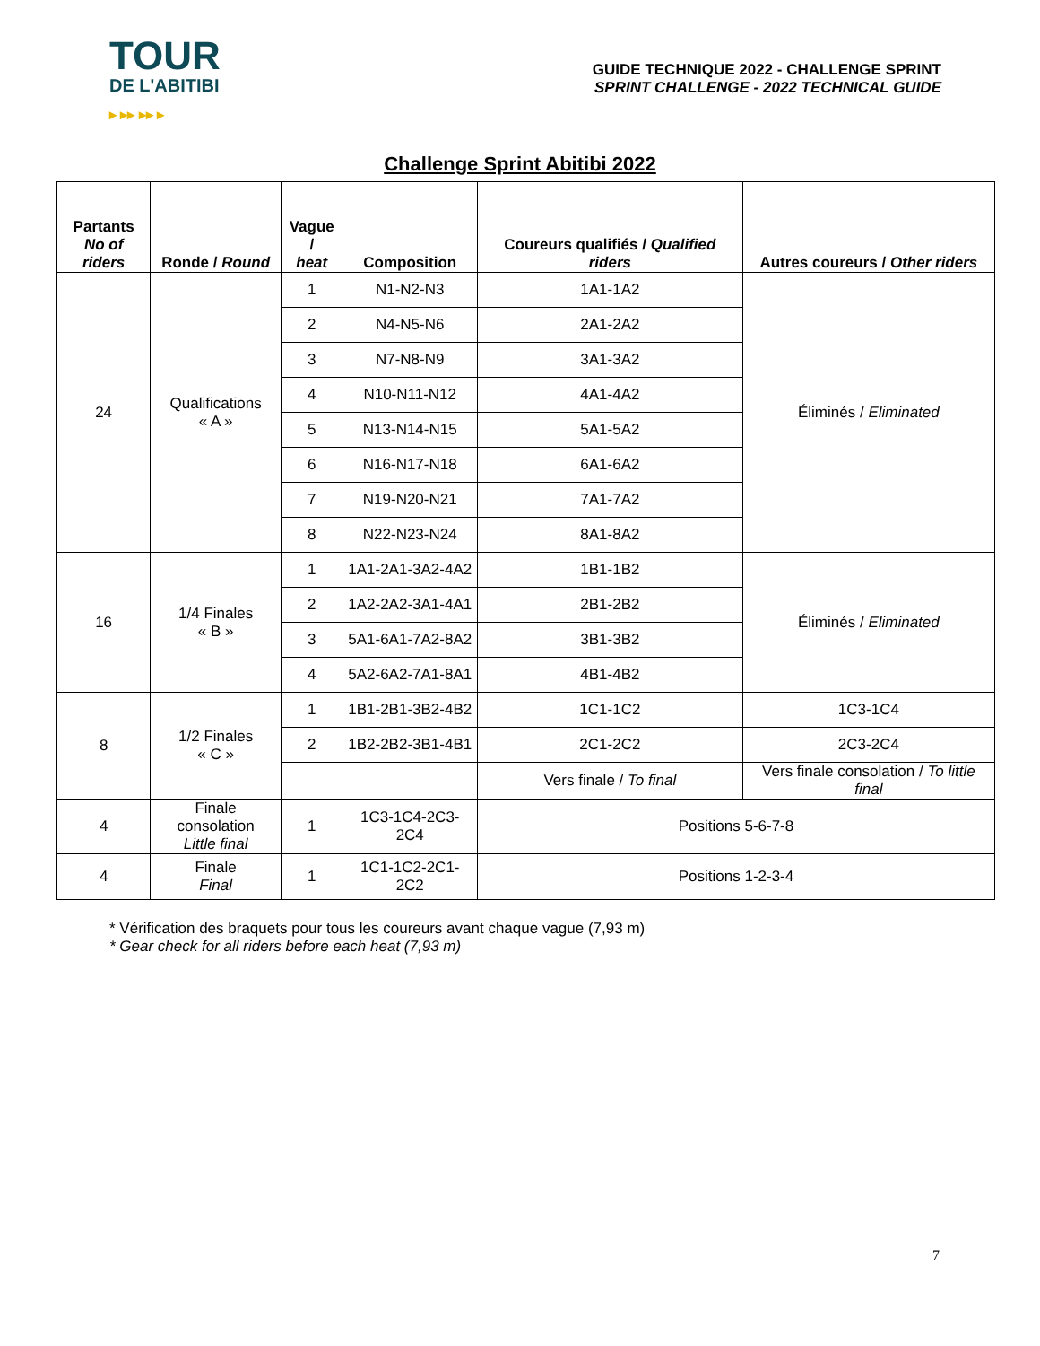TOUR
DE L'ABITIBI
▸ ▸▸ ▸▸ ▸
GUIDE TECHNIQUE 2022 - CHALLENGE SPRINT
SPRINT CHALLENGE - 2022 TECHNICAL GUIDE
Challenge Sprint Abitibi 2022
| Partants No of riders | Ronde / Round | Vague / heat | Composition | Coureurs qualifiés / Qualified riders | Autres coureurs / Other riders |
| --- | --- | --- | --- | --- | --- |
| 24 | Qualifications « A » | 1 | N1-N2-N3 | 1A1-1A2 | Éliminés / Eliminated |
| | | 2 | N4-N5-N6 | 2A1-2A2 | |
| | | 3 | N7-N8-N9 | 3A1-3A2 | |
| | | 4 | N10-N11-N12 | 4A1-4A2 | |
| | | 5 | N13-N14-N15 | 5A1-5A2 | |
| | | 6 | N16-N17-N18 | 6A1-6A2 | |
| | | 7 | N19-N20-N21 | 7A1-7A2 | |
| | | 8 | N22-N23-N24 | 8A1-8A2 | |
| 16 | 1/4 Finales « B » | 1 | 1A1-2A1-3A2-4A2 | 1B1-1B2 | Éliminés / Eliminated |
| | | 2 | 1A2-2A2-3A1-4A1 | 2B1-2B2 | |
| | | 3 | 5A1-6A1-7A2-8A2 | 3B1-3B2 | |
| | | 4 | 5A2-6A2-7A1-8A1 | 4B1-4B2 | |
| 8 | 1/2 Finales « C » | 1 | 1B1-2B1-3B2-4B2 | 1C1-1C2 | 1C3-1C4 |
| | | 2 | 1B2-2B2-3B1-4B1 | 2C1-2C2 | 2C3-2C4 |
| | | | | Vers finale / To final | Vers finale consolation / To little final |
| 4 | Finale consolation Little final | 1 | 1C3-1C4-2C3-2C4 | Positions 5-6-7-8 | |
| 4 | Finale Final | 1 | 1C1-1C2-2C1-2C2 | Positions 1-2-3-4 | |
* Vérification des braquets pour tous les coureurs avant chaque vague (7,93 m)
* Gear check for all riders before each heat (7,93 m)
7